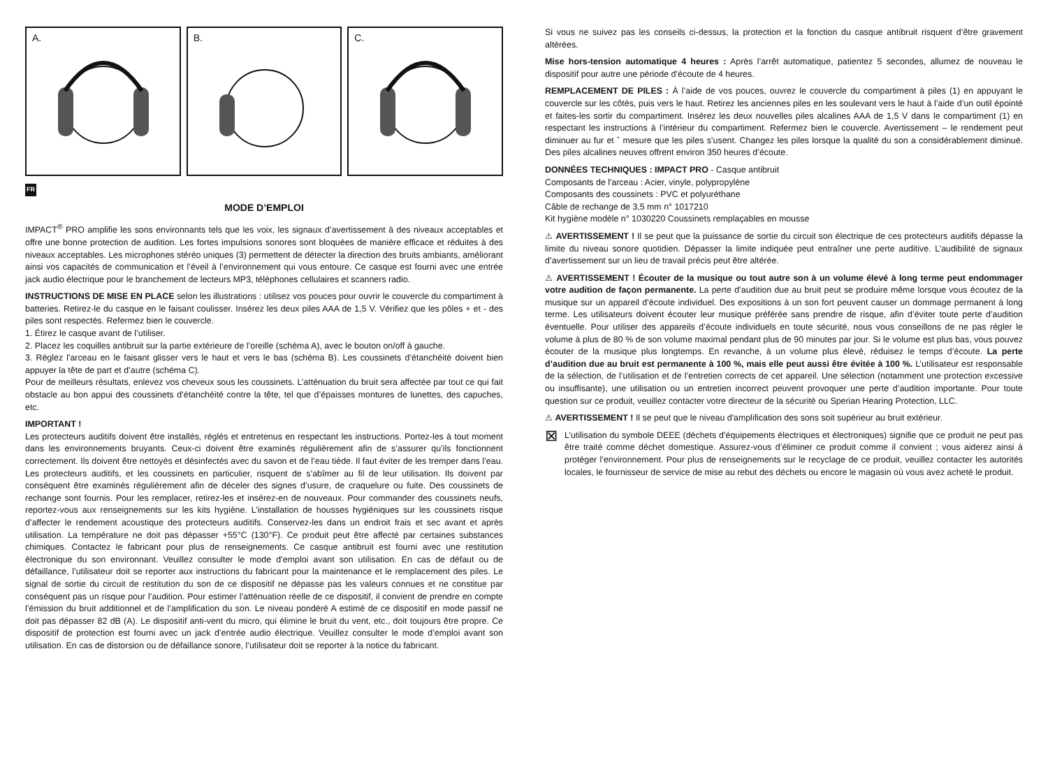A.
B.
C.
FR
MODE D’EMPLOI
IMPACT<sup>®</sup> PRO amplifie les sons environnants tels que les voix, les signaux d’avertissement à des niveaux acceptables et offre une bonne protection de audition. Les fortes impulsions sonores sont bloquées de manière efficace et réduites à des niveaux acceptables. Les microphones stéréo uniques (3) permettent de détecter la direction des bruits ambiants, améliorant ainsi vos capacités de communication et l’éveil à l’environnement qui vous entoure. Ce casque est fourni avec une entrée jack audio électrique pour le branchement de lecteurs MP3, téléphones cellulaires et scanners radio.
INSTRUCTIONS DE MISE EN PLACE selon les illustrations : utilisez vos pouces pour ouvrir le couvercle du compartiment à batteries. Retirez-le du casque en le faisant coulisser. Insérez les deux piles AAA de 1,5 V. Vérifiez que les pôles + et - des piles sont respectés. Refermez bien le couvercle.
1. Étirez le casque avant de l’utiliser.
2. Placez les coquilles antibruit sur la partie extérieure de l’oreille (schéma A), avec le bouton on/off à gauche.
3. Réglez l'arceau en le faisant glisser vers le haut et vers le bas (schéma B). Les coussinets d’étanchéité doivent bien appuyer la tête de part et d’autre (schéma C).
Pour de meilleurs résultats, enlevez vos cheveux sous les coussinets. L’atténuation du bruit sera affectée par tout ce qui fait obstacle au bon appui des coussinets d’étanchéité contre la tête, tel que d’épaisses montures de lunettes, des capuches, etc.
IMPORTANT !
Les protecteurs auditifs doivent être installés, réglés et entretenus en respectant les instructions. Portez-les à tout moment dans les environnements bruyants. Ceux-ci doivent être examinés régulièrement afin de s’assurer qu’ils fonctionnent correctement. Ils doivent être nettoyés et désinfectés avec du savon et de l’eau tiède. Il faut éviter de les tremper dans l’eau. Les protecteurs auditifs, et les coussinets en particulier, risquent de s’abîmer au fil de leur utilisation. Ils doivent par conséquent être examinés régulièrement afin de déceler des signes d’usure, de craquelure ou fuite. Des coussinets de rechange sont fournis. Pour les remplacer, retirez-les et insérez-en de nouveaux. Pour commander des coussinets neufs, reportez-vous aux renseignements sur les kits hygiène. L’installation de housses hygiéniques sur les coussinets risque d’affecter le rendement acoustique des protecteurs auditifs. Conservez-les dans un endroit frais et sec avant et après utilisation. La température ne doit pas dépasser +55°C (130°F). Ce produit peut être affecté par certaines substances chimiques. Contactez le fabricant pour plus de renseignements. Ce casque antibruit est fourni avec une restitution électronique du son environnant. Veuillez consulter le mode d’emploi avant son utilisation. En cas de défaut ou de défaillance, l’utilisateur doit se reporter aux instructions du fabricant pour la maintenance et le remplacement des piles. Le signal de sortie du circuit de restitution du son de ce dispositif ne dépasse pas les valeurs connues et ne constitue par conséquent pas un risque pour l’audition. Pour estimer l’atténuation réelle de ce dispositif, il convient de prendre en compte l’émission du bruit additionnel et de l’amplification du son. Le niveau pondéré A estimé de ce dispositif en mode passif ne doit pas dépasser 82 dB (A). Le dispositif anti-vent du micro, qui élimine le bruit du vent, etc., doit toujours être propre. Ce dispositif de protection est fourni avec un jack d’entrée audio électrique. Veuillez consulter le mode d’emploi avant son utilisation. En cas de distorsion ou de défaillance sonore, l’utilisateur doit se reporter à la notice du fabricant.
Si vous ne suivez pas les conseils ci-dessus, la protection et la fonction du casque antibruit risquent d’être gravement altérées.
Mise hors-tension automatique 4 heures : Après l’arrêt automatique, patientez 5 secondes, allumez de nouveau le dispositif pour autre une période d’écoute de 4 heures.
REMPLACEMENT DE PILES : À l’aide de vos pouces, ouvrez le couvercle du compartiment à piles (1) en appuyant le couvercle sur les côtés, puis vers le haut. Retirez les anciennes piles en les soulevant vers le haut à l’aide d’un outil épointé et faites-les sortir du compartiment. Insérez les deux nouvelles piles alcalines AAA de 1,5 V dans le compartiment (1) en respectant les instructions à l’intérieur du compartiment. Refermez bien le couvercle. Avertissement – le rendement peut diminuer au fur et ˆ mesure que les piles s’usent. Changez les piles lorsque la qualité du son a considérablement diminué. Des piles alcalines neuves offrent environ 350 heures d’écoute.
DONNÉES TECHNIQUES : IMPACT PRO - Casque antibruit
Composants de l'arceau : Acier, vinyle, polypropylène
Composants des coussinets : PVC et polyuréthane
Câble de rechange de 3,5 mm n° 1017210
Kit hygiène modèle n° 1030220 Coussinets remplaçables en mousse
⚠ AVERTISSEMENT ! Il se peut que la puissance de sortie du circuit son électrique de ces protecteurs auditifs dépasse la limite du niveau sonore quotidien. Dépasser la limite indiquée peut entraîner une perte auditive. L’audibilité de signaux d’avertissement sur un lieu de travail précis peut être altérée.
⚠ AVERTISSEMENT ! Écouter de la musique ou tout autre son à un volume élevé à long terme peut endommager votre audition de façon permanente. La perte d’audition due au bruit peut se produire même lorsque vous écoutez de la musique sur un appareil d’écoute individuel. Des expositions à un son fort peuvent causer un dommage permanent à long terme. Les utilisateurs doivent écouter leur musique préférée sans prendre de risque, afin d’éviter toute perte d’audition éventuelle. Pour utiliser des appareils d’écoute individuels en toute sécurité, nous vous conseillons de ne pas régler le volume à plus de 80 % de son volume maximal pendant plus de 90 minutes par jour. Si le volume est plus bas, vous pouvez écouter de la musique plus longtemps. En revanche, à un volume plus élevé, réduisez le temps d’écoute. La perte d’audition due au bruit est permanente à 100 %, mais elle peut aussi être évitée à 100 %. L’utilisateur est responsable de la sélection, de l’utilisation et de l’entretien corrects de cet appareil. Une sélection (notamment une protection excessive ou insuffisante), une utilisation ou un entretien incorrect peuvent provoquer une perte d’audition importante. Pour toute question sur ce produit, veuillez contacter votre directeur de la sécurité ou Sperian Hearing Protection, LLC.
⚠ AVERTISSEMENT ! Il se peut que le niveau d'amplification des sons soit supérieur au bruit extérieur.
⊠
L’utilisation du symbole DEEE (déchets d’équipements électriques et électroniques) signifie que ce produit ne peut pas être traité comme déchet domestique. Assurez-vous d’éliminer ce produit comme il convient ; vous aiderez ainsi à protéger l’environnement. Pour plus de renseignements sur le recyclage de ce produit, veuillez contacter les autorités locales, le fournisseur de service de mise au rebut des déchets ou encore le magasin où vous avez acheté le produit.